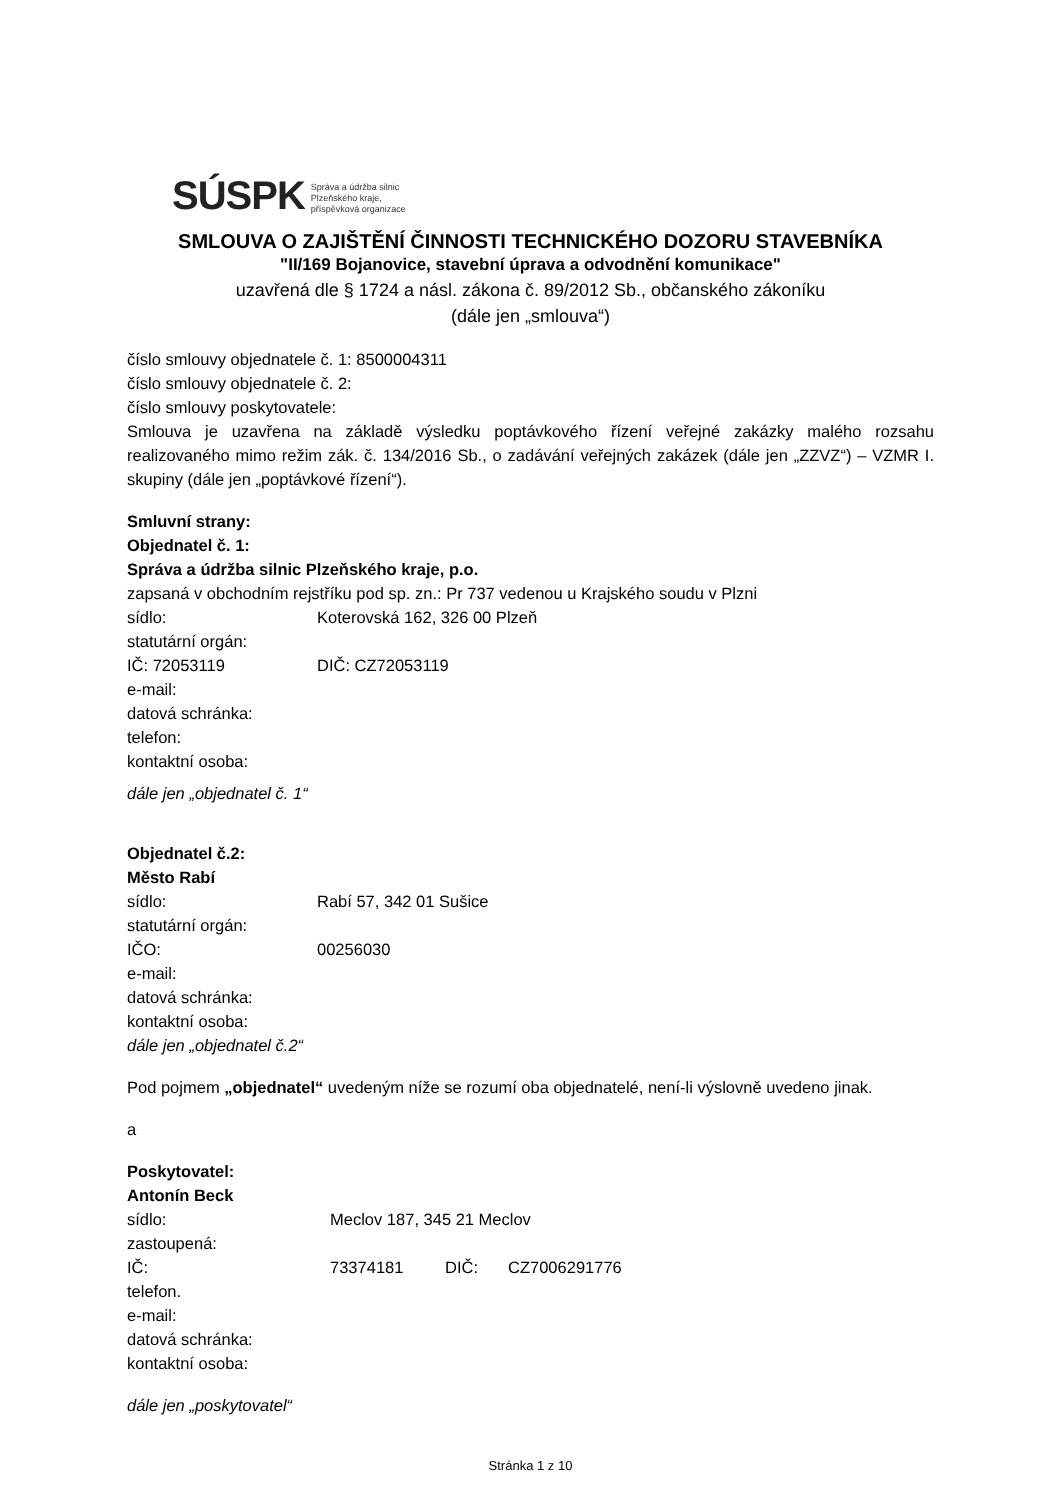SÚSPK Správa a údržba silnic
Plzeňského kraje,
příspěvková organizace
SMLOUVA O ZAJIŠTĚNÍ ČINNOSTI TECHNICKÉHO DOZORU STAVEBNÍKA
"II/169 Bojanovice, stavební úprava a odvodnění komunikace"
uzavřená dle § 1724 a násl. zákona č. 89/2012 Sb., občanského zákoníku
(dále jen „smlouva“)
číslo smlouvy objednatele č. 1: 8500004311
číslo smlouvy objednatele č. 2:
číslo smlouvy poskytovatele:
Smlouva je uzavřena na základě výsledku poptávkového řízení veřejné zakázky malého rozsahu realizovaného mimo režim zák. č. 134/2016 Sb., o zadávání veřejných zakázek (dále jen „ZZVZ“) – VZMR I. skupiny (dále jen „poptávkové řízení“).
Smluvní strany:
Objednatel č. 1:
Správa a údržba silnic Plzeňského kraje, p.o.
zapsaná v obchodním rejstříku pod sp. zn.: Pr 737 vedenou u Krajského soudu v Plzni
sídlo: Koterovská 162, 326 00 Plzeň
statutární orgán:
IČ: 72053119 DIČ: CZ72053119
e-mail:
datová schránka:
telefon:
kontaktní osoba:
dále jen „objednatel č. 1“
Objednatel č.2:
Město Rabí
sídlo: Rabí 57, 342 01 Sušice
statutární orgán:
IČO: 00256030
e-mail:
datová schránka:
kontaktní osoba:
dále jen „objednatel č.2“
Pod pojmem „objednatel“ uvedeným níže se rozumí oba objednatelé, není-li výslovně uvedeno jinak.
a
Poskytovatel:
Antonín Beck
sídlo: Meclov 187, 345 21 Meclov
zastoupená:
IČ: 73374181 DIČ: CZ7006291776
telefon.
e-mail:
datová schránka:
kontaktní osoba:
dále jen „poskytovatel“
Stránka 1 z 10